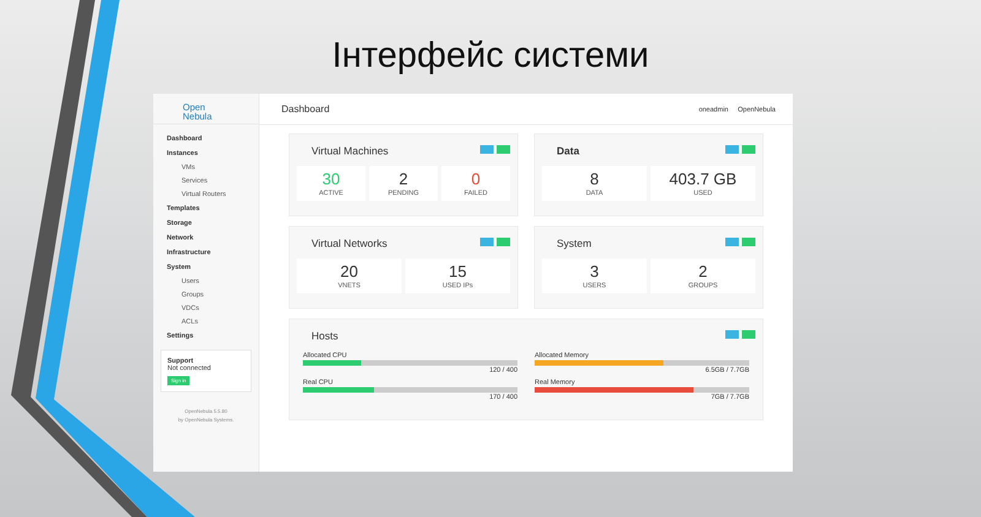Інтерфейс системи
Open
Nebula
Dashboard
Instances
VMs
Services
Virtual Routers
Templates
Storage
Network
Infrastructure
System
Users
Groups
VDCs
ACLs
Settings
Support
Not connected
Sign in
OpenNebula 5.5.80
by OpenNebula Systems.
Dashboard
oneadmin OpenNebula
Virtual Machines
30
ACTIVE
2
PENDING
0
FAILED
Data
8
DATA
403.7 GB
USED
Virtual Networks
20
VNETS
15
USED IPs
System
3
USERS
2
GROUPS
Hosts
Allocated CPU
120 / 400
Real CPU
170 / 400
Allocated Memory
6.5GB / 7.7GB
Real Memory
7GB / 7.7GB